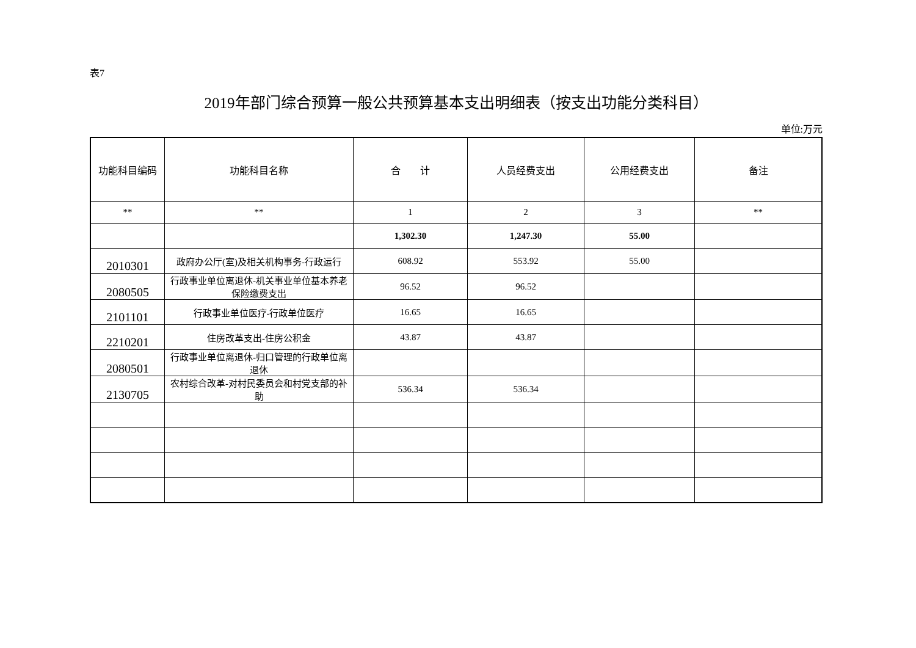表7
2019年部门综合预算一般公共预算基本支出明细表（按支出功能分类科目）
单位:万元
| 功能科目编码 | 功能科目名称 | 合 计 | 人员经费支出 | 公用经费支出 | 备注 |
| --- | --- | --- | --- | --- | --- |
| ** | ** | 1 | 2 | 3 | ** |
| | | 1,302.30 | 1,247.30 | 55.00 | |
| 2010301 | 政府办公厅(室)及相关机构事务-行政运行 | 608.92 | 553.92 | 55.00 | |
| 2080505 | 行政事业单位离退休-机关事业单位基本养老保险缴费支出 | 96.52 | 96.52 | | |
| 2101101 | 行政事业单位医疗-行政单位医疗 | 16.65 | 16.65 | | |
| 2210201 | 住房改革支出-住房公积金 | 43.87 | 43.87 | | |
| 2080501 | 行政事业单位离退休-归口管理的行政单位离退休 | | | | |
| 2130705 | 农村综合改革-对村民委员会和村党支部的补助 | 536.34 | 536.34 | | |